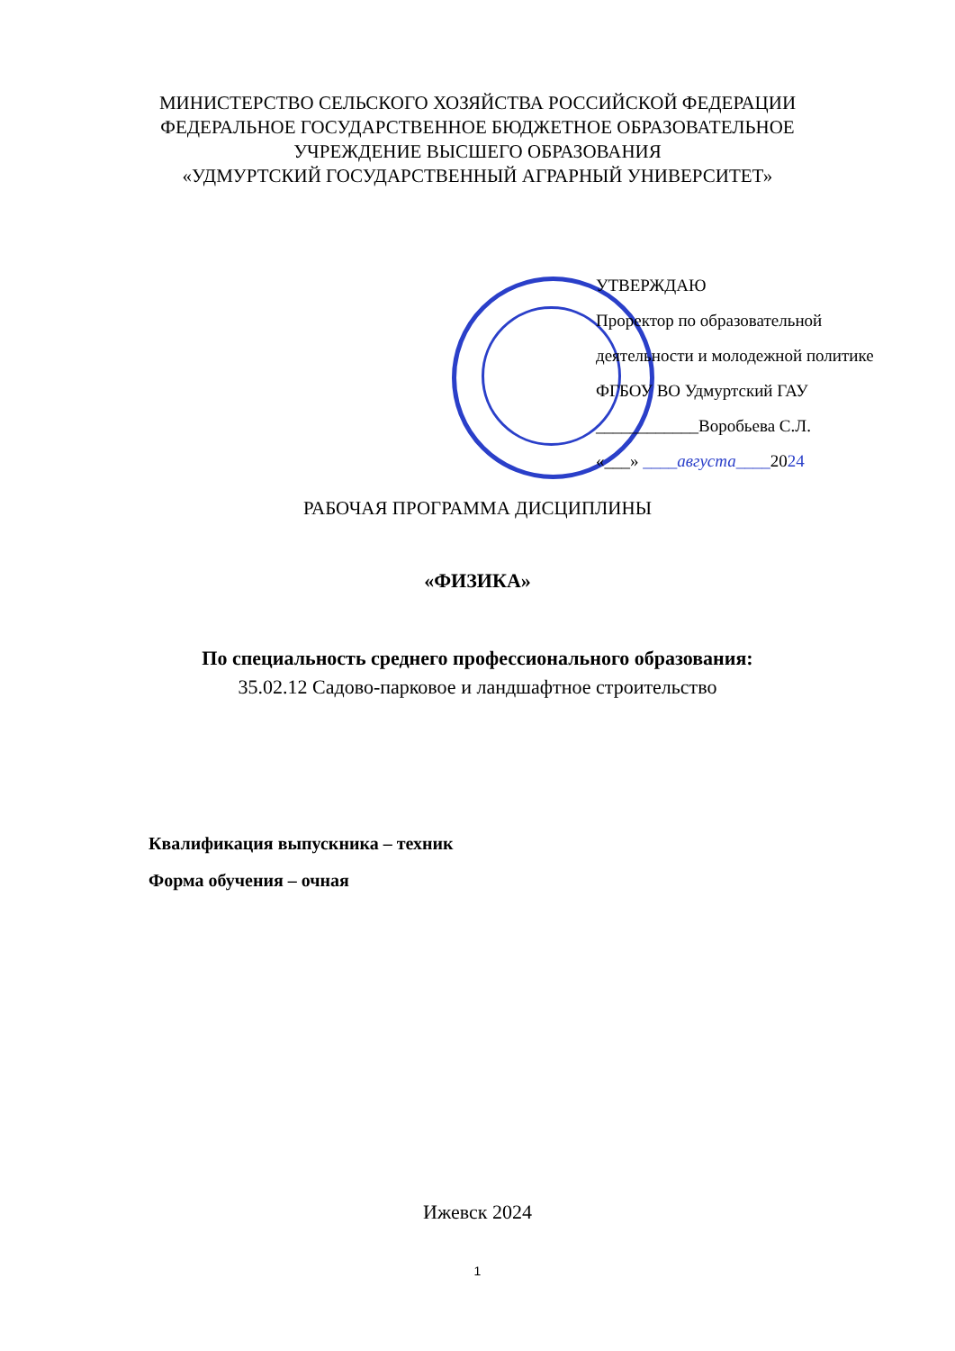МИНИСТЕРСТВО СЕЛЬСКОГО ХОЗЯЙСТВА РОССИЙСКОЙ ФЕДЕРАЦИИ
ФЕДЕРАЛЬНОЕ ГОСУДАРСТВЕННОЕ БЮДЖЕТНОЕ ОБРАЗОВАТЕЛЬНОЕ
УЧРЕЖДЕНИЕ ВЫСШЕГО ОБРАЗОВАНИЯ
«УДМУРТСКИЙ ГОСУДАРСТВЕННЫЙ АГРАРНЫЙ УНИВЕРСИТЕТ»
УТВЕРЖДАЮ
Проректор по образовательной
деятельности и молодежной политике
ФГБОУ ВО Удмуртский ГАУ
____________Воробьева С.Л.
«___» ____августа____2024
РАБОЧАЯ ПРОГРАММА ДИСЦИПЛИНЫ
«ФИЗИКА»
По специальность среднего профессионального образования:
35.02.12 Садово-парковое и ландшафтное строительство
Квалификация выпускника – техник
Форма обучения – очная
Ижевск 2024
1